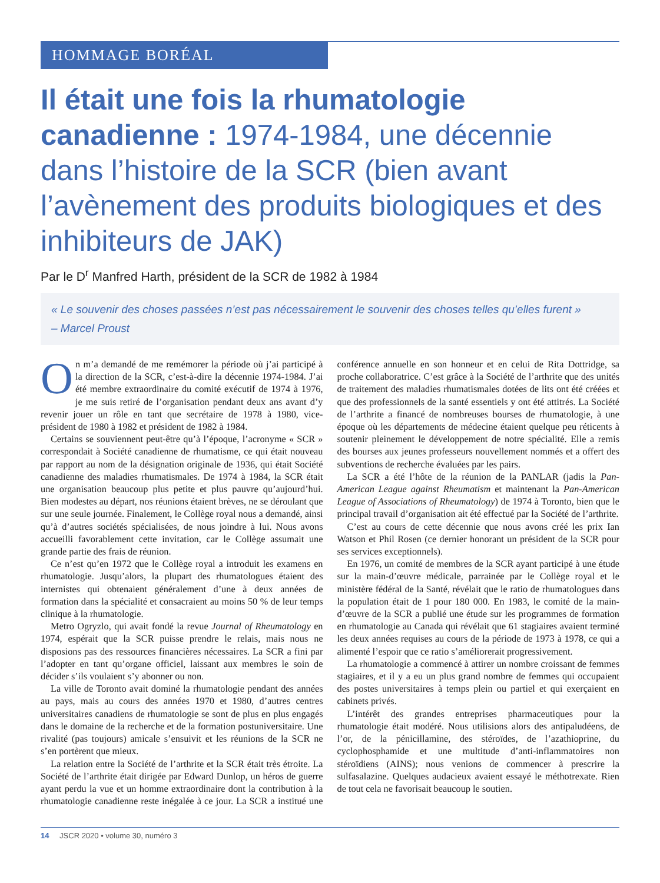HOMMAGE BORÉAL
Il était une fois la rhumatologie canadienne : 1974-1984, une décennie dans l’histoire de la SCR (bien avant l’avènement des produits biologiques et des inhibiteurs de JAK)
Par le D<sup>r</sup> Manfred Harth, président de la SCR de 1982 à 1984
« Le souvenir des choses passées n’est pas nécessairement le souvenir des choses telles qu’elles furent »
– Marcel Proust
On m’a demandé de me remémorer la période où j’ai participé à la direction de la SCR, c’est-à-dire la décennie 1974-1984. J’ai été membre extraordinaire du comité exécutif de 1974 à 1976, je me suis retiré de l’organisation pendant deux ans avant d’y revenir jouer un rôle en tant que secrétaire de 1978 à 1980, vice-président de 1980 à 1982 et président de 1982 à 1984.
Certains se souviennent peut-être qu’à l’époque, l’acronyme « SCR » correspondait à Société canadienne de rhumatisme, ce qui était nouveau par rapport au nom de la désignation originale de 1936, qui était Société canadienne des maladies rhumatismales. De 1974 à 1984, la SCR était une organisation beaucoup plus petite et plus pauvre qu’aujourd’hui. Bien modestes au départ, nos réunions étaient brèves, ne se déroulant que sur une seule journée. Finalement, le Collège royal nous a demandé, ainsi qu’à d’autres sociétés spécialisées, de nous joindre à lui. Nous avons accueilli favorablement cette invitation, car le Collège assumait une grande partie des frais de réunion.
Ce n’est qu’en 1972 que le Collège royal a introduit les examens en rhumatologie. Jusqu’alors, la plupart des rhumatologues étaient des internistes qui obtenaient généralement d’une à deux années de formation dans la spécialité et consacraient au moins 50 % de leur temps clinique à la rhumatologie.
Metro Ogryzlo, qui avait fondé la revue Journal of Rheumatology en 1974, espérait que la SCR puisse prendre le relais, mais nous ne disposions pas des ressources financières nécessaires. La SCR a fini par l’adopter en tant qu’organe officiel, laissant aux membres le soin de décider s’ils voulaient s’y abonner ou non.
La ville de Toronto avait dominé la rhumatologie pendant des années au pays, mais au cours des années 1970 et 1980, d’autres centres universitaires canadiens de rhumatologie se sont de plus en plus engagés dans le domaine de la recherche et de la formation postuniversitaire. Une rivalité (pas toujours) amicale s’ensuivit et les réunions de la SCR ne s’en portèrent que mieux.
La relation entre la Société de l’arthrite et la SCR était très étroite. La Société de l’arthrite était dirigée par Edward Dunlop, un héros de guerre ayant perdu la vue et un homme extraordinaire dont la contribution à la rhumatologie canadienne reste inégalée à ce jour. La SCR a institué une conférence annuelle en son honneur et en celui de Rita Dottridge, sa proche collaboratrice. C’est grâce à la Société de l’arthrite que des unités de traitement des maladies rhumatismales dotées de lits ont été créées et que des professionnels de la santé essentiels y ont été attitrés. La Société de l’arthrite a financé de nombreuses bourses de rhumatologie, à une époque où les départements de médecine étaient quelque peu réticents à soutenir pleinement le développement de notre spécialité. Elle a remis des bourses aux jeunes professeurs nouvellement nommés et a offert des subventions de recherche évaluées par les pairs.
La SCR a été l’hôte de la réunion de la PANLAR (jadis la Pan-American League against Rheumatism et maintenant la Pan-American League of Associations of Rheumatology) de 1974 à Toronto, bien que le principal travail d’organisation ait été effectué par la Société de l’arthrite.
C’est au cours de cette décennie que nous avons créé les prix Ian Watson et Phil Rosen (ce dernier honorant un président de la SCR pour ses services exceptionnels).
En 1976, un comité de membres de la SCR ayant participé à une étude sur la main-d’œuvre médicale, parrainée par le Collège royal et le ministère fédéral de la Santé, révélait que le ratio de rhumatologues dans la population était de 1 pour 180 000. En 1983, le comité de la main-d’œuvre de la SCR a publié une étude sur les programmes de formation en rhumatologie au Canada qui révélait que 61 stagiaires avaient terminé les deux années requises au cours de la période de 1973 à 1978, ce qui a alimenté l’espoir que ce ratio s’améliorerait progressivement.
La rhumatologie a commencé à attirer un nombre croissant de femmes stagiaires, et il y a eu un plus grand nombre de femmes qui occupaient des postes universitaires à temps plein ou partiel et qui exerçaient en cabinets privés.
L’intérêt des grandes entreprises pharmaceutiques pour la rhumatologie était modéré. Nous utilisions alors des antipaludéens, de l’or, de la pénicillamine, des stéroïdes, de l’azathioprine, du cyclophosphamide et une multitude d’anti-inflammatoires non stéroïdiens (AINS); nous venions de commencer à prescrire la sulfasalazine. Quelques audacieux avaient essayé le méthotrexate. Rien de tout cela ne favorisait beaucoup le soutien.
14 JSCR 2020 • volume 30, numéro 3